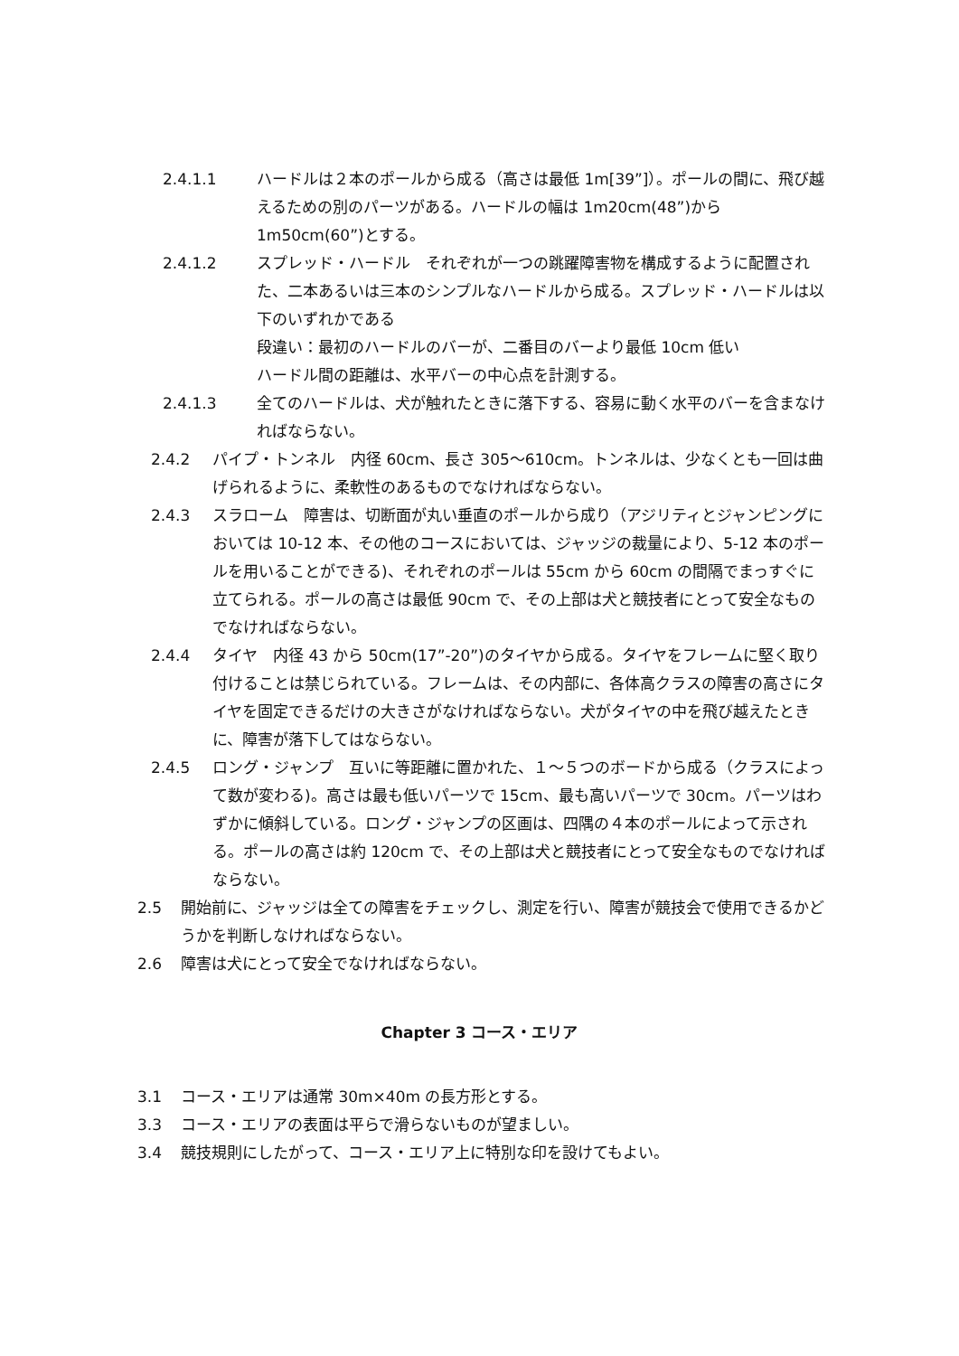2.4.1.1 ハードルは２本のポールから成る（高さは最低 1m[39”]）。ポールの間に、飛び越えるための別のパーツがある。ハードルの幅は 1m20cm(48”)から 1m50cm(60”)とする。
2.4.1.2 スプレッド・ハードル　それぞれが一つの跳躍障害物を構成するように配置された、二本あるいは三本のシンプルなハードルから成る。スプレッド・ハードルは以下のいずれかである
段違い：最初のハードルのバーが、二番目のバーより最低 10cm 低い
ハードル間の距離は、水平バーの中心点を計測する。
2.4.1.3 全てのハードルは、犬が触れたときに落下する、容易に動く水平のバーを含まなければならない。
2.4.2 パイプ・トンネル　内径 60cm、長さ 305～610cm。トンネルは、少なくとも一回は曲げられるように、柔軟性のあるものでなければならない。
2.4.3 スラローム　障害は、切断面が丸い垂直のポールから成り（アジリティとジャンピングにおいては 10-12 本、その他のコースにおいては、ジャッジの裁量により、5-12 本のポールを用いることができる)、それぞれのポールは 55cm から 60cm の間隔でまっすぐに立てられる。ポールの高さは最低 90cm で、その上部は犬と競技者にとって安全なものでなければならない。
2.4.4 タイヤ　内径 43 から 50cm(17”-20”)のタイヤから成る。タイヤをフレームに堅く取り付けることは禁じられている。フレームは、その内部に、各体高クラスの障害の高さにタイヤを固定できるだけの大きさがなければならない。犬がタイヤの中を飛び越えたときに、障害が落下してはならない。
2.4.5 ロング・ジャンプ　互いに等距離に置かれた、１～５つのボードから成る（クラスによって数が変わる)。高さは最も低いパーツで 15cm、最も高いパーツで 30cm。パーツはわずかに傾斜している。ロング・ジャンプの区画は、四隅の４本のポールによって示される。ポールの高さは約 120cm で、その上部は犬と競技者にとって安全なものでなければならない。
2.5 開始前に、ジャッジは全ての障害をチェックし、測定を行い、障害が競技会で使用できるかどうかを判断しなければならない。
2.6 障害は犬にとって安全でなければならない。
Chapter 3 コース・エリア
3.1 コース・エリアは通常 30m×40m の長方形とする。
3.3 コース・エリアの表面は平らで滑らないものが望ましい。
3.4 競技規則にしたがって、コース・エリア上に特別な印を設けてもよい。